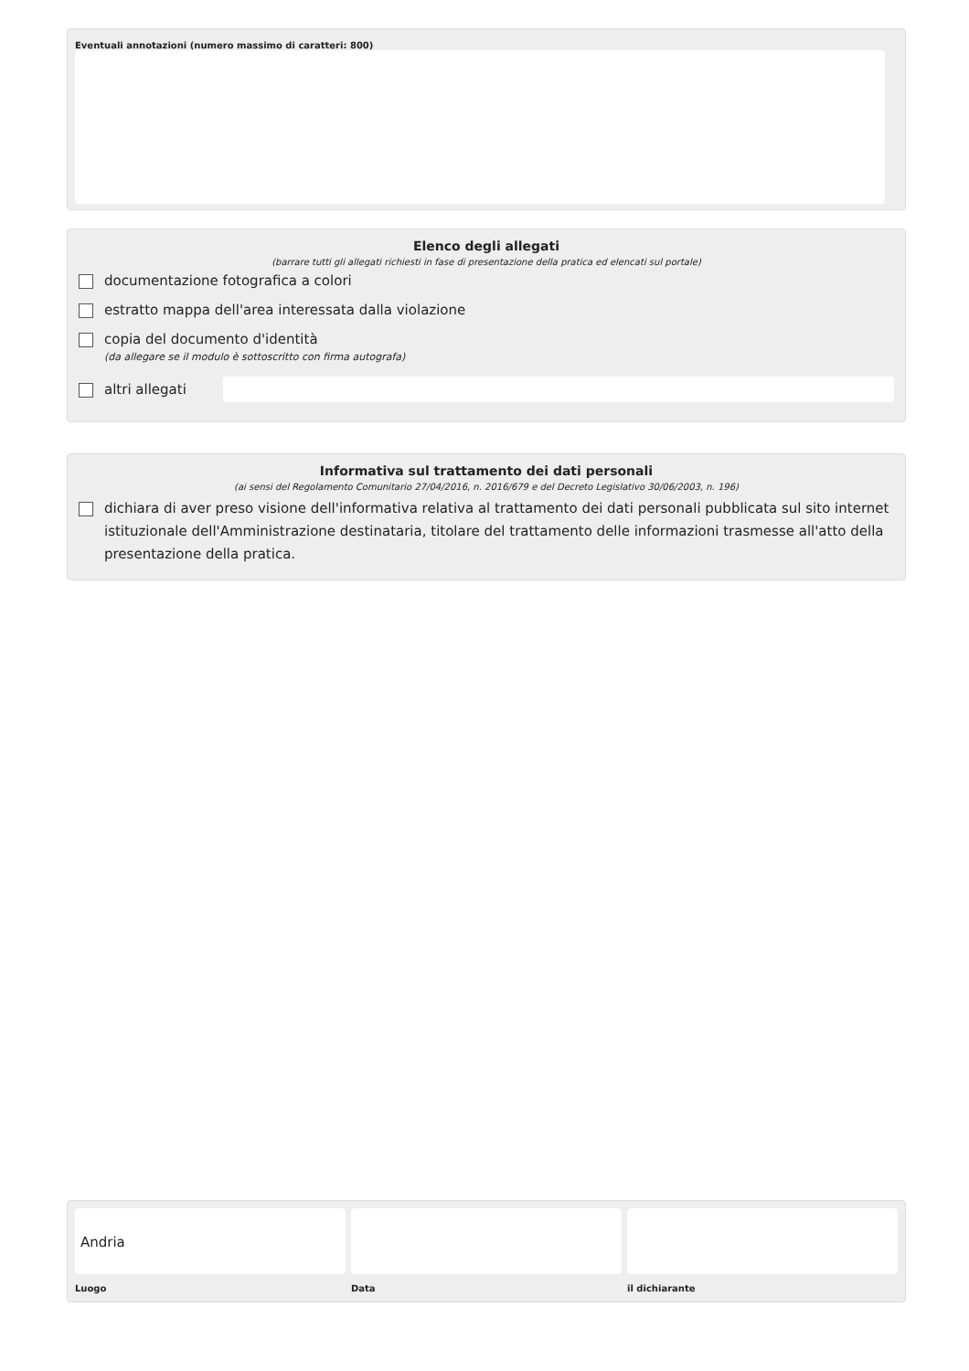Eventuali annotazioni (numero massimo di caratteri: 800)
Elenco degli allegati
(barrare tutti gli allegati richiesti in fase di presentazione della pratica ed elencati sul portale)
documentazione fotografica a colori
estratto mappa dell'area interessata dalla violazione
copia del documento d'identità
(da allegare se il modulo è sottoscritto con firma autografa)
altri allegati
Informativa sul trattamento dei dati personali
(ai sensi del Regolamento Comunitario 27/04/2016, n. 2016/679 e del Decreto Legislativo 30/06/2003, n. 196)
dichiara di aver preso visione dell'informativa relativa al trattamento dei dati personali pubblicata sul sito internet istituzionale dell'Amministrazione destinataria, titolare del trattamento delle informazioni trasmesse all'atto della presentazione della pratica.
Andria
Luogo
Data il dichiarante